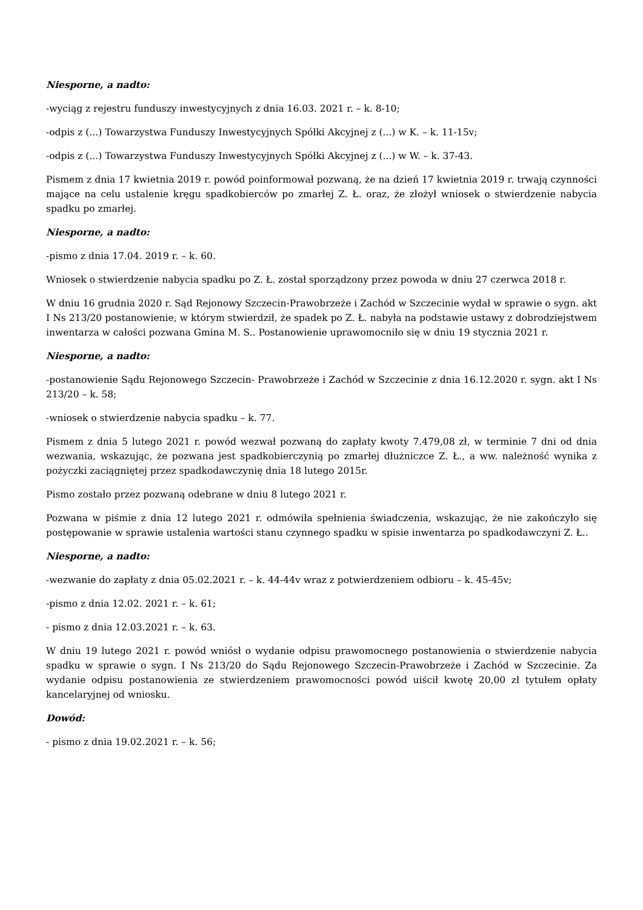Niesporne, a nadto:
-wyciąg z rejestru funduszy inwestycyjnych z dnia 16.03. 2021 r. – k. 8-10;
-odpis z (...) Towarzystwa Funduszy Inwestycyjnych Spółki Akcyjnej z (...) w K. – k. 11-15v;
-odpis z (...) Towarzystwa Funduszy Inwestycyjnych Spółki Akcyjnej z (...) w W. – k. 37-43.
Pismem z dnia 17 kwietnia 2019 r. powód poinformował pozwaną, że na dzień 17 kwietnia 2019 r. trwają czynności mające na celu ustalenie kręgu spadkobierców po zmarłej Z. Ł. oraz, że złożył wniosek o stwierdzenie nabycia spadku po zmarłej.
Niesporne, a nadto:
-pismo z dnia 17.04. 2019 r. – k. 60.
Wniosek o stwierdzenie nabycia spadku po Z. Ł. został sporządzony przez powoda w dniu 27 czerwca 2018 r.
W dniu 16 grudnia 2020 r. Sąd Rejonowy Szczecin-Prawobrzeże i Zachód w Szczecinie wydał w sprawie o sygn. akt I Ns 213/20 postanowienie, w którym stwierdził, że spadek po Z. Ł. nabyła na podstawie ustawy z dobrodziejstwem inwentarza w całości pozwana Gmina M. S.. Postanowienie uprawomocniło się w dniu 19 stycznia 2021 r.
Niesporne, a nadto:
-postanowienie Sądu Rejonowego Szczecin- Prawobrzeże i Zachód w Szczecinie z dnia 16.12.2020 r. sygn. akt I Ns 213/20 – k. 58;
-wniosek o stwierdzenie nabycia spadku – k. 77.
Pismem z dnia 5 lutego 2021 r. powód wezwał pozwaną do zapłaty kwoty 7.479,08 zł, w terminie 7 dni od dnia wezwania, wskazując, że pozwana jest spadkobierczynią po zmarłej dłużniczce Z. Ł., a ww. należność wynika z pożyczki zaciągniętej przez spadkodawczynię dnia 18 lutego 2015r.
Pismo zostało przez pozwaną odebrane w dniu 8 lutego 2021 r.
Pozwana w piśmie z dnia 12 lutego 2021 r. odmówiła spełnienia świadczenia, wskazując, że nie zakończyło się postępowanie w sprawie ustalenia wartości stanu czynnego spadku w spisie inwentarza po spadkodawczyni Z. Ł..
Niesporne, a nadto:
-wezwanie do zapłaty z dnia 05.02.2021 r. – k. 44-44v wraz z potwierdzeniem odbioru – k. 45-45v;
-pismo z dnia 12.02. 2021 r. – k. 61;
- pismo z dnia 12.03.2021 r. – k. 63.
W dniu 19 lutego 2021 r. powód wniósł o wydanie odpisu prawomocnego postanowienia o stwierdzenie nabycia spadku w sprawie o sygn. I Ns 213/20 do Sądu Rejonowego Szczecin-Prawobrzeże i Zachód w Szczecinie. Za wydanie odpisu postanowienia ze stwierdzeniem prawomocności powód uiścił kwotę 20,00 zł tytułem opłaty kancelaryjnej od wniosku.
Dowód:
- pismo z dnia 19.02.2021 r. – k. 56;